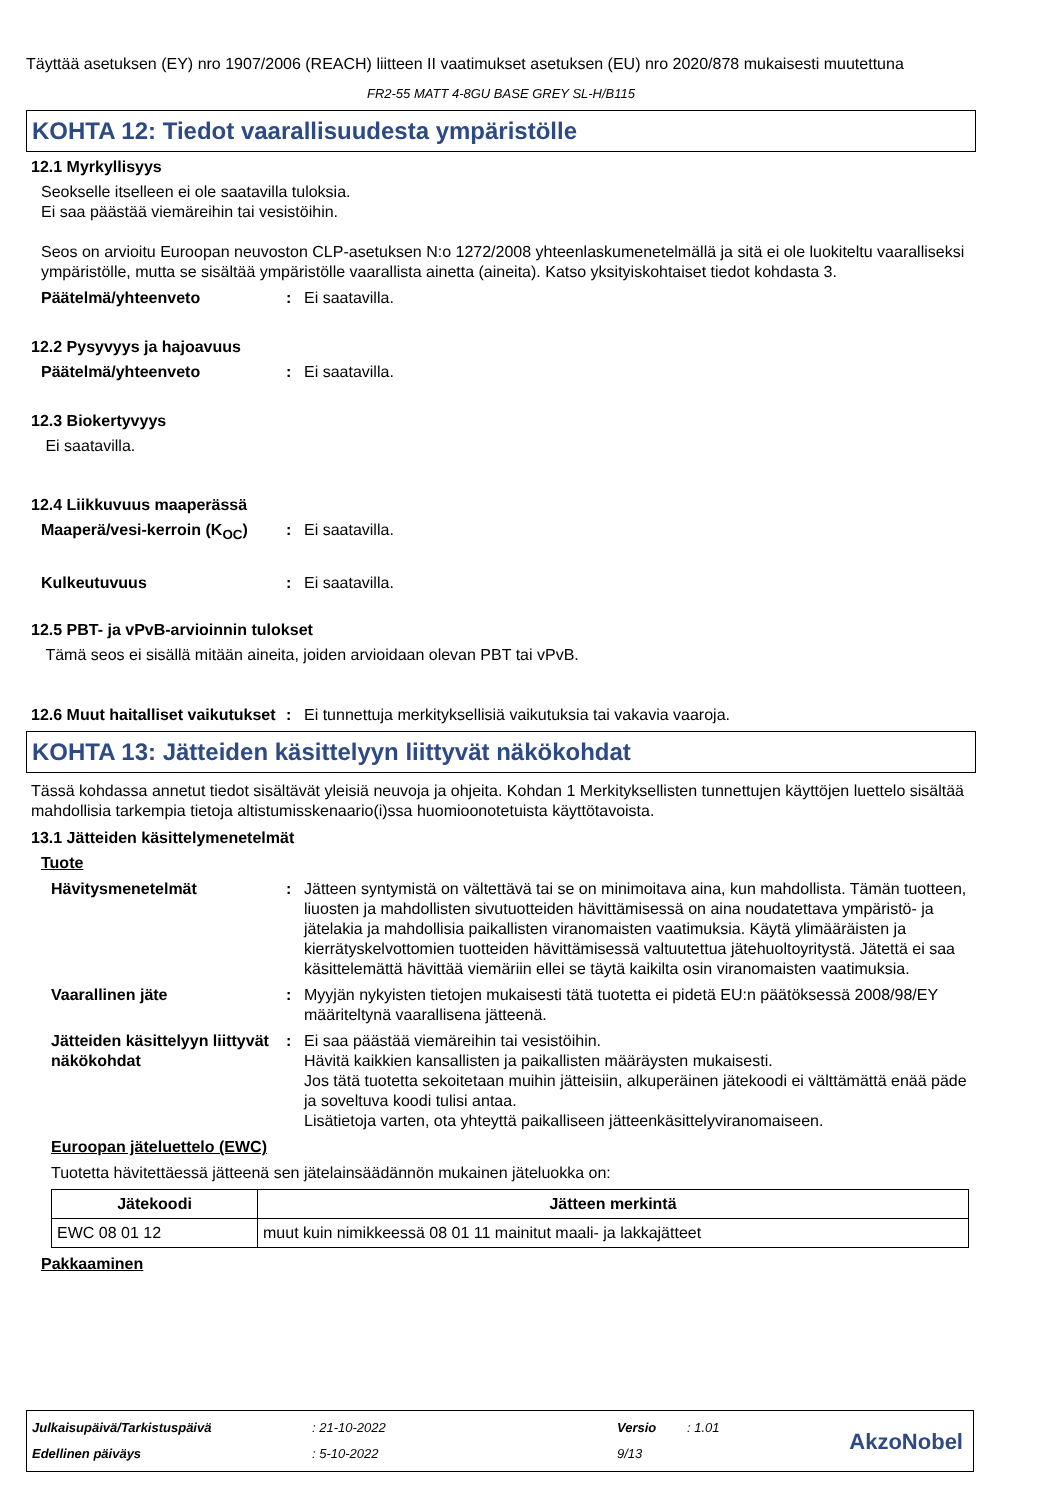Täyttää asetuksen (EY) nro 1907/2006 (REACH) liitteen II vaatimukset asetuksen (EU) nro 2020/878 mukaisesti muutettuna
FR2-55 MATT 4-8GU BASE GREY SL-H/B115
KOHTA 12: Tiedot vaarallisuudesta ympäristölle
12.1 Myrkyllisyys
Seokselle itselleen ei ole saatavilla tuloksia.
Ei saa päästää viemäreihin tai vesistöihin.
Seos on arvioitu Euroopan neuvoston CLP-asetuksen N:o 1272/2008 yhteenlaskumenetelmällä ja sitä ei ole luokiteltu vaaralliseksi ympäristölle, mutta se sisältää ympäristölle vaarallista ainetta (aineita). Katso yksityiskohtaiset tiedot kohdasta 3.
Päätelmä/yhteenveto: Ei saatavilla.
12.2 Pysyvyys ja hajoavuus
Päätelmä/yhteenveto: Ei saatavilla.
12.3 Biokertyvyys
Ei saatavilla.
12.4 Liikkuvuus maaperässä
Maaperä/vesi-kerroin (K<sub>OC</sub>): Ei saatavilla.
Kulkeutuvuus: Ei saatavilla.
12.5 PBT- ja vPvB-arvioinnin tulokset
Tämä seos ei sisällä mitään aineita, joiden arvioidaan olevan PBT tai vPvB.
12.6 Muut haitalliset vaikutukset: Ei tunnettuja merkityksellisiä vaikutuksia tai vakavia vaaroja.
KOHTA 13: Jätteiden käsittelyyn liittyvät näkökohdat
Tässä kohdassa annetut tiedot sisältävät yleisiä neuvoja ja ohjeita. Kohdan 1 Merkityksellisten tunnettujen käyttöjen luettelo sisältää mahdollisia tarkempia tietoja altistumisskenaario(i)ssa huomioonotetuista käyttötavoista.
13.1 Jätteiden käsittelymenetelmät
Tuote
Hävitysmenetelmät: Jätteen syntymistä on vältettävä tai se on minimoitava aina, kun mahdollista. Tämän tuotteen, liuosten ja mahdollisten sivutuotteiden hävittämisessä on aina noudatettava ympäristö- ja jätelakia ja mahdollisia paikallisten viranomaisten vaatimuksia. Käytä ylimääräisten ja kierrätyskelvottomien tuotteiden hävittämisessä valtuutettua jätehuoltoyritystä. Jätettä ei saa käsittelemättä hävittää viemäriin ellei se täytä kaikilta osin viranomaisten vaatimuksia.
Vaarallinen jäte: Myyjän nykyisten tietojen mukaisesti tätä tuotetta ei pidetä EU:n päätöksessä 2008/98/EY määriteltynä vaarallisena jätteenä.
Jätteiden käsittelyyn liittyvät näkökohdat: Ei saa päästää viemäreihin tai vesistöihin.
Hävitä kaikkien kansallisten ja paikallisten määräysten mukaisesti.
Jos tätä tuotetta sekoitetaan muihin jätteisiin, alkuperäinen jätekoodi ei välttämättä enää päde ja soveltuva koodi tulisi antaa.
Lisätietoja varten, ota yhteyttä paikalliseen jätteenkäsittelyviranomaiseen.
Euroopan jäteluettelo (EWC)
Tuotetta hävitettäessä jätteenä sen jätelainsäädännön mukainen jäteluokka on:
| Jätekoodi | Jätteen merkintä |
| --- | --- |
| EWC 08 01 12 | muut kuin nimikkeessä 08 01 11 mainitut maali- ja lakkajätteet |
Pakkaaminen
Julkaisupäivä/Tarkistuspäivä: 21-10-2022 Versio: 1.01
Edellinen päiväys: 5-10-2022 9/13
AkzoNobel